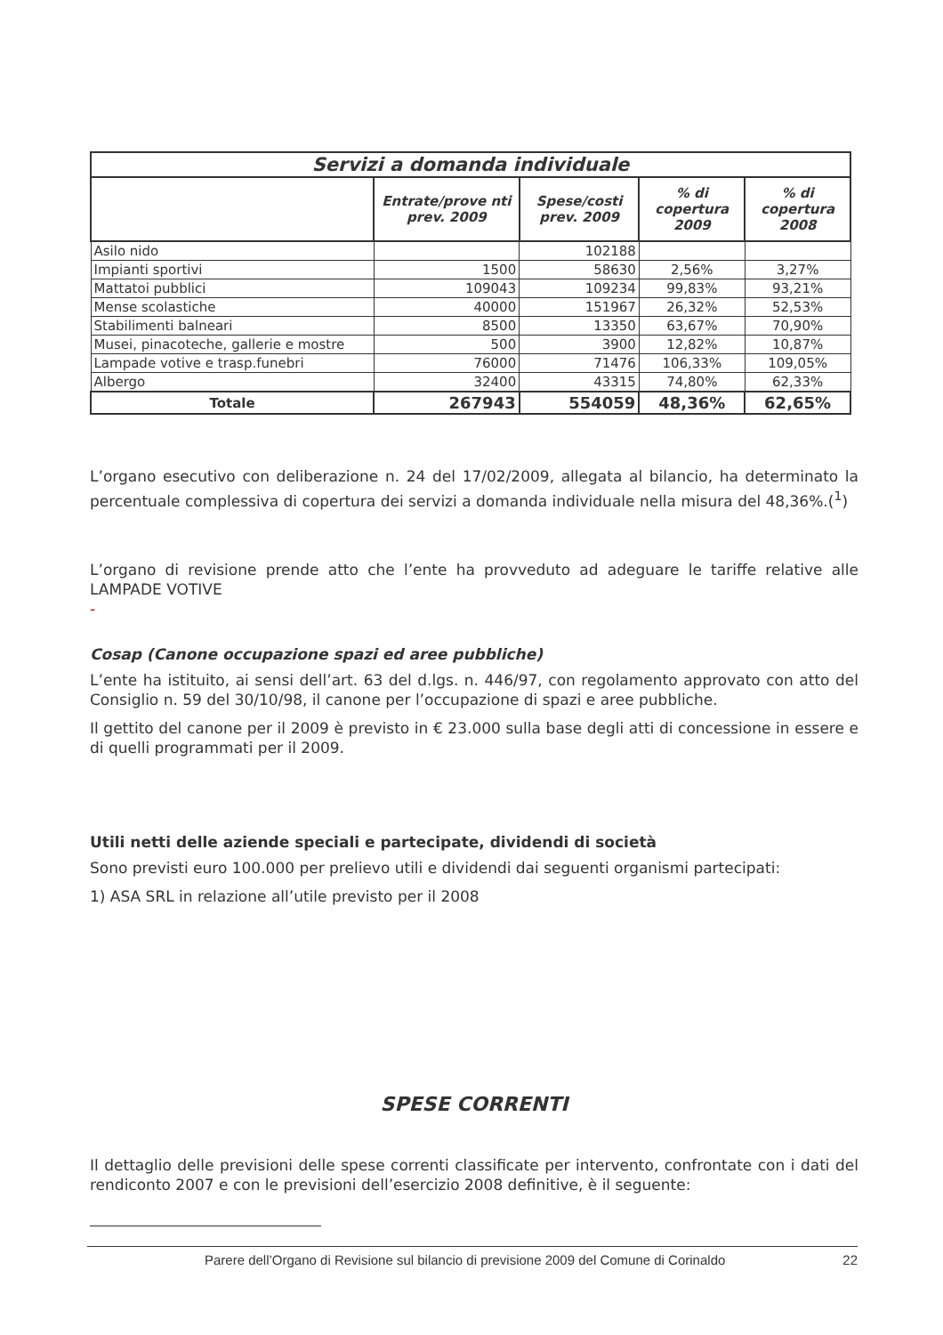| Servizi a domanda individuale | | | | |
| --- | --- | --- | --- | --- |
| | Entrate/prove nti prev. 2009 | Spese/costi prev. 2009 | % di copertura 2009 | % di copertura 2008 |
| Asilo nido | | 102188 | | |
| Impianti sportivi | 1500 | 58630 | 2,56% | 3,27% |
| Mattatoi pubblici | 109043 | 109234 | 99,83% | 93,21% |
| Mense scolastiche | 40000 | 151967 | 26,32% | 52,53% |
| Stabilimenti balneari | 8500 | 13350 | 63,67% | 70,90% |
| Musei, pinacoteche, gallerie e mostre | 500 | 3900 | 12,82% | 10,87% |
| Lampade votive e trasp.funebri | 76000 | 71476 | 106,33% | 109,05% |
| Albergo | 32400 | 43315 | 74,80% | 62,33% |
| Totale | 267943 | 554059 | 48,36% | 62,65% |
L’organo esecutivo con deliberazione n. 24 del 17/02/2009, allegata al bilancio, ha determinato la percentuale complessiva di copertura dei servizi a domanda individuale nella misura del 48,36%.(<sup>1</sup>)
L’organo di revisione prende atto che l’ente ha provveduto ad adeguare le tariffe relative alle LAMPADE VOTIVE
-
Cosap (Canone occupazione spazi ed aree pubbliche)
L’ente ha istituito, ai sensi dell’art. 63 del d.lgs. n. 446/97, con regolamento approvato con atto del Consiglio n. 59 del 30/10/98, il canone per l’occupazione di spazi e aree pubbliche.
Il gettito del canone per il 2009 è previsto in € 23.000 sulla base degli atti di concessione in essere e di quelli programmati per il 2009.
Utili netti delle aziende speciali e partecipate, dividendi di società
Sono previsti euro 100.000 per prelievo utili e dividendi dai seguenti organismi partecipati:
1) ASA SRL in relazione all’utile previsto per il 2008
SPESE CORRENTI
Il dettaglio delle previsioni delle spese correnti classificate per intervento, confrontate con i dati del rendiconto 2007 e con le previsioni dell’esercizio 2008 definitive, è il seguente:
Parere dell’Organo di Revisione sul bilancio di previsione 2009 del Comune di Corinaldo 22